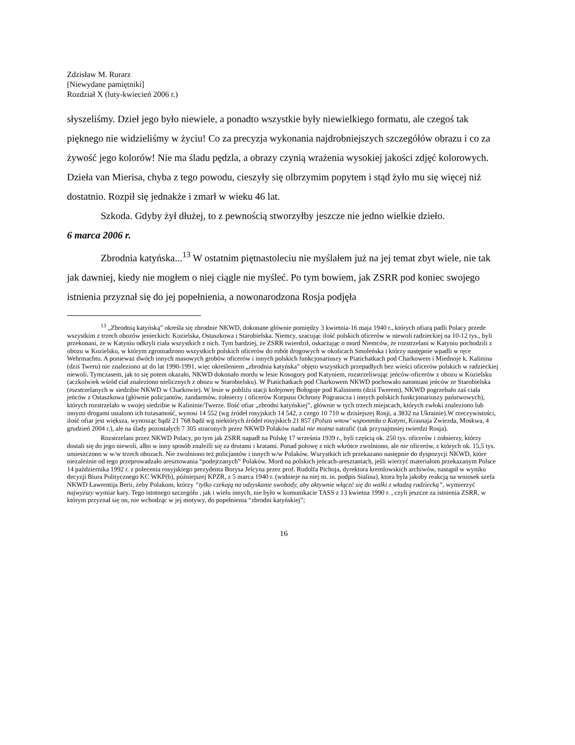Zdzisław M. Rurarz
[Niewydane pamiętniki]
Rozdział X (luty-kwiecień 2006 r.)
słyszeliśmy. Dzieł jego było niewiele, a ponadto wszystkie były niewielkiego formatu, ale czegoś tak pięknego nie widzieliśmy w życiu! Co za precyzja wykonania najdrobniejszych szczegółów obrazu i co za żywość jego kolorów! Nie ma śladu pędzla, a obrazy czynią wrażenia wysokiej jakości zdjęć kolorowych. Dzieła van Mierisa, chyba z tego powodu, cieszyły się olbrzymim popytem i stąd żyło mu się więcej niż dostatnio. Rozpił się jednakże i zmarł w wieku 46 lat.
Szkoda. Gdyby żył dłużej, to z pewnością stworzyłby jeszcze nie jedno wielkie dzieło.
6 marca 2006 r.
Zbrodnia katyńska...<sup>13</sup> W ostatnim piętnastoleciu nie myślałem już na jej temat zbyt wiele, nie tak jak dawniej, kiedy nie mogłem o niej ciągle nie myśleć. Po tym bowiem, jak ZSRR pod koniec swojego istnienia przyznał się do jej popełnienia, a nowonarodzona Rosja podjęła
<sup>13</sup> „Zbrodnią katyńską” określa się zbrodnie NKWD, dokonane głównie pomiędzy 3 kwietnia-16 maja 1940 r., których ofiarą padli Polacy przede wszystkim z trzech obozów jenieckich: Kozielska, Ostaszkowa i Starobielska. Niemcy, szacując ilość polskich oficerów w niewoli radzieckiej na 10-12 tys., byli przekonani, że w Katyniu odkryli ciała wszystkich z nich. Tym bardziej, że ZSRR twierdził, oskarżając o mord Niemców, że rozstrzelani w Katyniu pochodzili z obozu w Kozielsku, w którym zgromadzono wszystkich polskich oficerów do robót drogowych w okolicach Smoleńska i którzy następnie wpadli w ręce Wehrmachtu. A ponieważ dwóch innych masowych grobów oficerów i innych polskich funkcjonariuszy w Piatichatkach pod Charkowem i Miednoje k. Kalinina (dziś Tweru) nie znaleziono aż do lat 1990-1991, więc określeniem „zbrodnia katyńska” objęto wszystkich przepadłych bez wieści oficerów polskich w radzieckiej niewoli. Tymczasem, jak to się potem okazało, NKWD dokonało mordu w lesie Kosogory pod Katyniem, rozstrzeliwując jeńców-oficerów z obozu w Kozielsku (aczkolwiek wśród ciał znaleziono nielicznych z obozu w Starobielsku). W Piatichatkach pod Charkowem NKWD pochowało natomiast jeńców ze Starobielska (rozstrzelanych w siedzibie NKWD w Charkowie). W lesie w pobliżu stacji kolejowej Bołogoje pod Kalininem (dziś Twerem), NKWD pogrzebało zaś ciała jeńców z Ostaszkowa (głównie policjantów, żandarmów, żołnierzy i oficerów Korpusu Ochrony Pogranicza i innych polskich funkcjonariuszy państwowych), których rozstrzelało w swojej siedzibie w Kalininie/Twerze. Ilość ofiar „zbrodni katyńskiej”, głównie w tych trzech miejscach, których zwłoki znaleziono lub innymi drogami ustalono ich tożasamość, wynosi 14 552 (wg źródeł rosyjskich 14 542, z czego 10 710 w dzisiejszej Rosji, a 3832 na Ukrainie).W rzeczywistości, ilość ofiar jest większa, wynosząc bądź 21 768 bądź wg niektórych źródeł rosyjskich 21 857 (Polsza wnow’ wspomniła o Katyni, Krasnaja Zwiezda, Moskwa, 4 grudzień 2004 r.), ale na ślady pozostałych 7 305 straconych przez NKWD Polaków nadal nie można natrafić (tak przynajmniej twierdzi Rosja).
Rozstrzelani przez NKWD Polacy, po tym jak ZSRR napadł na Polskę 17 września 1939 r., byli częścią ok. 250 tys. oficerów i żołnierzy, którzy dostali się do jego niewoli, albo w inny sposób znaleźli się za drutami i kratami. Ponad połowę z nich wkrótce zwolniono, ale nie oficerów, z których ok. 15,5 tys. umieszczono w w/w trzech obozach. Nie zwolniono też policjantów i innych w/w Polaków. Wszystkich ich przekazano następnie do dyspozycji NKWD, które niezależnie od tego przeprowadzało aresztowania “podejrzanych” Polaków. Mord na polskich jeńcach-aresztantach, jeśli wierzyć materiałom przekazanym Polsce 14 października 1992 r. z polecenia rosyjskiego prezydenta Borysa Jelcyna przez prof. Rudolfa Pichoja, dyrektora kremlowskich archiwów, nastąpił w wyniku decyzji Biura Politycznego KC WKP(b), późniejszej KPZR, z 5 marca 1940 r. (widnieje na niej m. in. podpis Stalina), ktora była jakoby reakcją na wniosek szefa NKWD Ławrentija Berii, żeby Polakom, którzy “tylko czekają na odzyskanie swobody, aby aktywnie włączć się do walki z władzą radziecką”, wymierzyć najwyższy wymiar kary. Tego istotnego szczegółu , jak i wielu innych, nie było w komunikacie TASS z 13 kwietna 1990 r. , czyli jeszcze za istnienia ZSRR, w którym przyznał się on, nie wchodząc w jej motywy, do popełnienia “zbrodni katyńskiej”;
16